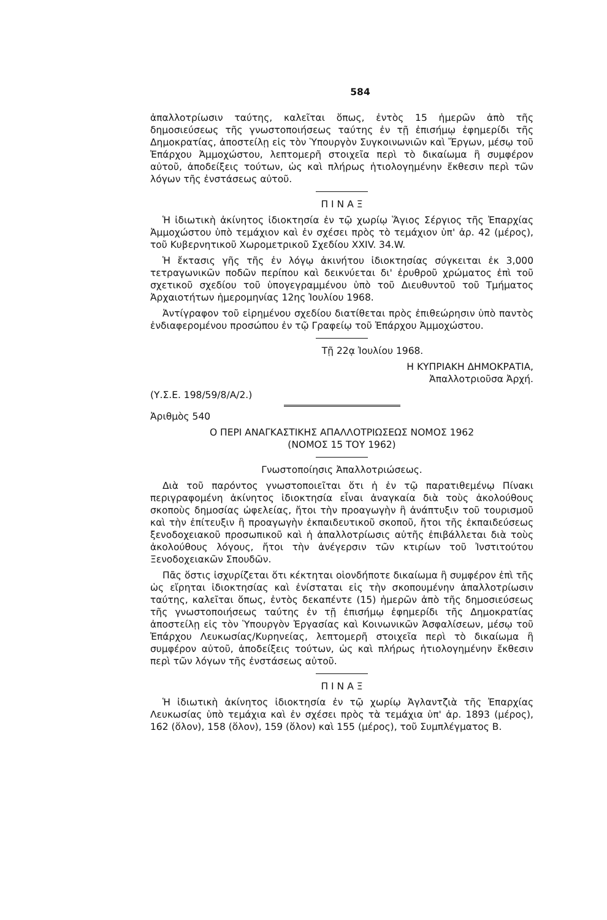584
ἀπαλλοτρίωσιν ταύτης, καλεῖται ὅπως, ἐντὸς 15 ἡμερῶν ἀπὸ τῆς δημοσιεύσεως τῆς γνωστοποιήσεως ταύτης ἐν τῇ ἐπισήμῳ ἐφημερίδι τῆς Δημοκρατίας, ἀποστείλῃ εἰς τὸν Ὑπουργὸν Συγκοινωνιῶν καὶ Ἔργων, μέσῳ τοῦ Ἐπάρχου Ἀμμοχώστου, λεπτομερῆ στοιχεῖα περὶ τὸ δικαίωμα ἢ συμφέρον αὐτοῦ, ἀποδείξεις τούτων, ὡς καὶ πλήρως ἠτιολογημένην ἔκθεσιν περὶ τῶν λόγων τῆς ἐνστάσεως αὐτοῦ.
Π Ι Ν Α Ξ
Ἡ ἰδιωτικὴ ἀκίνητος ἰδιοκτησία ἐν τῷ χωρίῳ Ἅγιος Σέργιος τῆς Ἐπαρχίας Ἀμμοχώστου ὑπὸ τεμάχιον καὶ ἐν σχέσει πρὸς τὸ τεμάχιον ὑπ' ἀρ. 42 (μέρος), τοῦ Κυβερνητικοῦ Χωρομετρικοῦ Σχεδίου XXIV. 34.W.
Ἡ ἔκτασις γῆς τῆς ἐν λόγῳ ἀκινήτου ἰδιοκτησίας σύγκειται ἐκ 3,000 τετραγωνικῶν ποδῶν περίπου καὶ δεικνύεται δι' ἐρυθροῦ χρώματος ἐπὶ τοῦ σχετικοῦ σχεδίου τοῦ ὑπογεγραμμένου ὑπὸ τοῦ Διευθυντοῦ τοῦ Τμήματος Ἀρχαιοτήτων ἡμερομηνίας 12ης Ἰουλίου 1968.
Ἀντίγραφον τοῦ εἰρημένου σχεδίου διατίθεται πρὸς ἐπιθεώρησιν ὑπὸ παντὸς ἐνδιαφερομένου προσώπου ἐν τῷ Γραφείῳ τοῦ Ἐπάρχου Ἀμμοχώστου.
Τῇ 22ᾳ Ἰουλίου 1968.
Η ΚΥΠΡΙΑΚΗ ΔΗΜΟΚΡΑΤΙΑ,
Ἀπαλλοτριοῦσα Ἀρχή.
(Υ.Σ.Ε. 198/59/8/Α/2.)
Ἀριθμὸς 540
Ο ΠΕΡΙ ΑΝΑΓΚΑΣΤΙΚΗΣ ΑΠΑΛΛΟΤΡΙΩΣΕΩΣ ΝΟΜΟΣ 1962
(ΝΟΜΟΣ 15 ΤΟΥ 1962)
Γνωστοποίησις Ἀπαλλοτριώσεως.
Διὰ τοῦ παρόντος γνωστοποιεῖται ὅτι ἡ ἐν τῷ παρατιθεμένῳ Πίνακι περιγραφομένη ἀκίνητος ἰδιοκτησία εἶναι ἀναγκαία διὰ τοὺς ἀκολούθους σκοποὺς δημοσίας ὠφελείας, ἤτοι τὴν προαγωγὴν ἢ ἀνάπτυξιν τοῦ τουρισμοῦ καὶ τὴν ἐπίτευξιν ἢ προαγωγὴν ἐκπαιδευτικοῦ σκοποῦ, ἤτοι τῆς ἐκπαιδεύσεως ξενοδοχειακοῦ προσωπικοῦ καὶ ἡ ἀπαλλοτρίωσις αὐτῆς ἐπιβάλλεται διὰ τοὺς ἀκολούθους λόγους, ἤτοι τὴν ἀνέγερσιν τῶν κτιρίων τοῦ Ἰνστιτούτου Ξενοδοχειακῶν Σπουδῶν.
Πᾶς ὅστις ἰσχυρίζεται ὅτι κέκτηται οἱονδήποτε δικαίωμα ἢ συμφέρον ἐπὶ τῆς ὡς εἴρηται ἰδιοκτησίας καὶ ἐνίσταται εἰς τὴν σκοπουμένην ἀπαλλοτρίωσιν ταύτης, καλεῖται ὅπως, ἐντὸς δεκαπέντε (15) ἡμερῶν ἀπὸ τῆς δημοσιεύσεως τῆς γνωστοποιήσεως ταύτης ἐν τῇ ἐπισήμῳ ἐφημερίδι τῆς Δημοκρατίας ἀποστείλῃ εἰς τὸν Ὑπουργὸν Ἐργασίας καὶ Κοινωνικῶν Ἀσφαλίσεων, μέσῳ τοῦ Ἐπάρχου Λευκωσίας/Κυρηνείας, λεπτομερῆ στοιχεῖα περὶ τὸ δικαίωμα ἢ συμφέρον αὐτοῦ, ἀποδείξεις τούτων, ὡς καὶ πλήρως ἠτιολογημένην ἔκθεσιν περὶ τῶν λόγων τῆς ἐνστάσεως αὐτοῦ.
Π Ι Ν Α Ξ
Ἡ ἰδιωτικὴ ἀκίνητος ἰδιοκτησία ἐν τῷ χωρίῳ Ἀγλαντζιὰ τῆς Ἐπαρχίας Λευκωσίας ὑπὸ τεμάχια καὶ ἐν σχέσει πρὸς τὰ τεμάχια ὑπ' ἀρ. 1893 (μέρος), 162 (ὅλον), 158 (ὅλον), 159 (ὅλον) καὶ 155 (μέρος), τοῦ Συμπλέγματος Β.